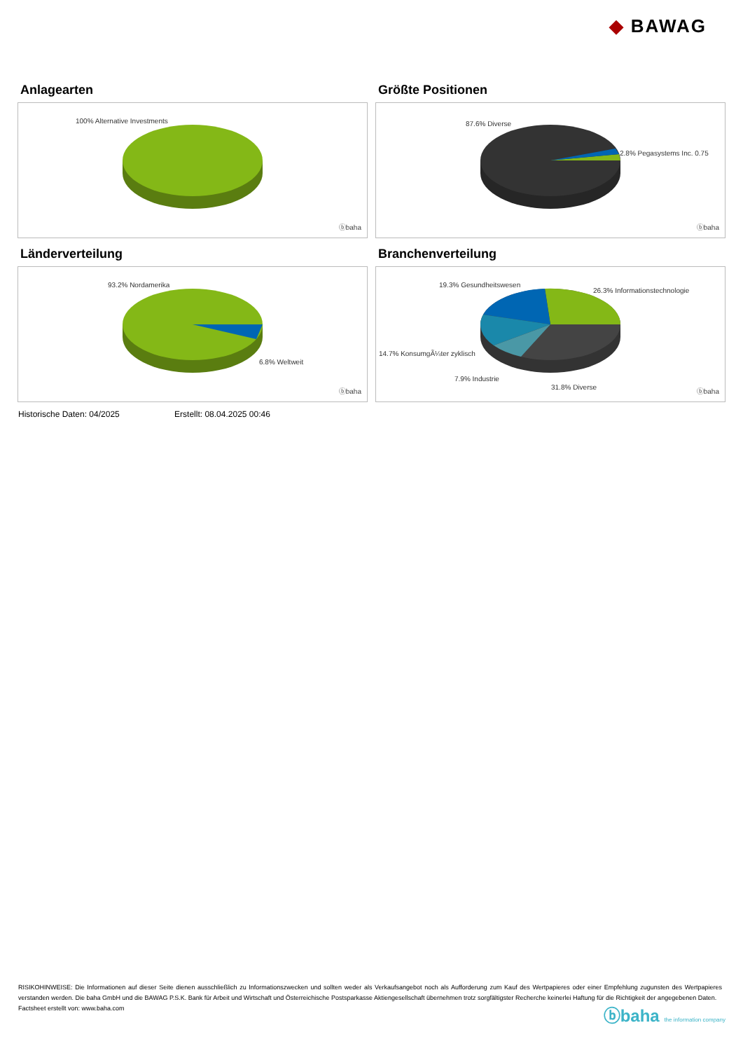◆ BAWAG
Anlagearten
100% Alternative Investments
ⓑbaha
Größte Positionen
87.6% Diverse
2.8% Pegasystems Inc. 0.75
ⓑbaha
Länderverteilung
93.2% Nordamerika
6.8% Weltweit
ⓑbaha
Branchenverteilung
19.3% Gesundheitswesen
26.3% Informationstechnologie
14.7% KonsumgÃ¼ter zyklisch
7.9% Industrie
31.8% Diverse
ⓑbaha
Historische Daten: 04/2025 Erstellt: 08.04.2025 00:46
RISIKOHINWEISE: Die Informationen auf dieser Seite dienen ausschließlich zu Informationszwecken und sollten weder als Verkaufsangebot noch als Aufforderung zum Kauf des Wertpapieres oder einer Empfehlung zugunsten des Wertpapieres verstanden werden. Die baha GmbH und die BAWAG P.S.K. Bank für Arbeit und Wirtschaft und Österreichische Postsparkasse Aktiengesellschaft übernehmen trotz sorgfältigster Recherche keinerlei Haftung für die Richtigkeit der angegebenen Daten.
Factsheet erstellt von: www.baha.com
ⓑbaha the information company